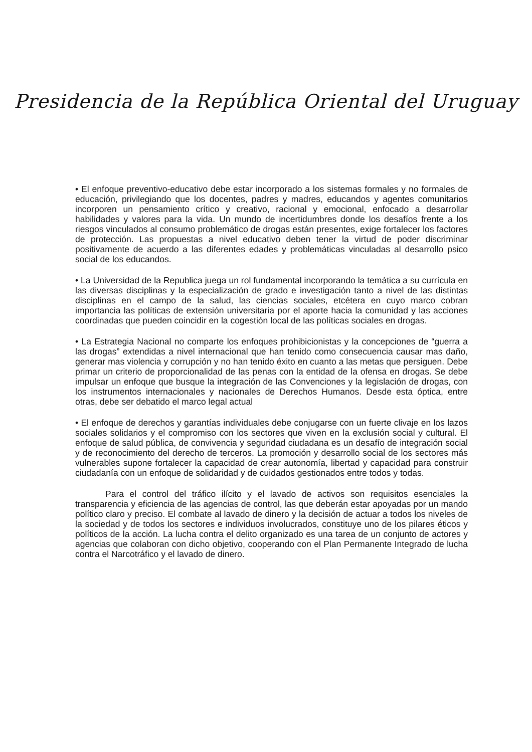Presidencia de la República Oriental del Uruguay
• El enfoque preventivo-educativo debe estar incorporado a los sistemas formales y no formales de educación, privilegiando que los docentes, padres y madres, educandos y agentes comunitarios incorporen un pensamiento crítico y creativo, racional y emocional, enfocado a desarrollar habilidades y valores para la vida. Un mundo de incertidumbres donde los desafíos frente a los riesgos vinculados al consumo problemático de drogas están presentes, exige fortalecer los factores de protección. Las propuestas a nivel educativo deben tener la virtud de poder discriminar positivamente de acuerdo a las diferentes edades y problemáticas vinculadas al desarrollo psico social de los educandos.
• La Universidad de la Republica juega un rol fundamental incorporando la temática a su currícula en las diversas disciplinas y la especialización de grado e investigación tanto a nivel de las distintas disciplinas en el campo de la salud, las ciencias sociales, etcétera en cuyo marco cobran importancia las políticas de extensión universitaria por el aporte hacia la comunidad y las acciones coordinadas que pueden coincidir en la cogestión local de las políticas sociales en drogas.
• La Estrategia Nacional no comparte los enfoques prohibicionistas y la concepciones de “guerra a las drogas” extendidas a nivel internacional que han tenido como consecuencia causar mas daño, generar mas violencia y corrupción y no han tenido éxito en cuanto a las metas que persiguen. Debe primar un criterio de proporcionalidad de las penas con la entidad de la ofensa en drogas. Se debe impulsar un enfoque que busque la integración de las Convenciones y la legislación de drogas, con los instrumentos internacionales y nacionales de Derechos Humanos. Desde esta óptica, entre otras, debe ser debatido el marco legal actual
• El enfoque de derechos y garantías individuales debe conjugarse con un fuerte clivaje en los lazos sociales solidarios y el compromiso con los sectores que viven en la exclusión social y cultural. El enfoque de salud pública, de convivencia y seguridad ciudadana es un desafío de integración social y de reconocimiento del derecho de terceros. La promoción y desarrollo social de los sectores más vulnerables supone fortalecer la capacidad de crear autonomía, libertad y capacidad para construir ciudadanía con un enfoque de solidaridad y de cuidados gestionados entre todos y todas.
Para el control del tráfico ilícito y el lavado de activos son requisitos esenciales la transparencia y eficiencia de las agencias de control, las que deberán estar apoyadas por un mando político claro y preciso. El combate al lavado de dinero y la decisión de actuar a todos los niveles de la sociedad y de todos los sectores e individuos involucrados, constituye uno de los pilares éticos y políticos de la acción. La lucha contra el delito organizado es una tarea de un conjunto de actores y agencias que colaboran con dicho objetivo, cooperando con el Plan Permanente Integrado de lucha contra el Narcotráfico y el lavado de dinero.